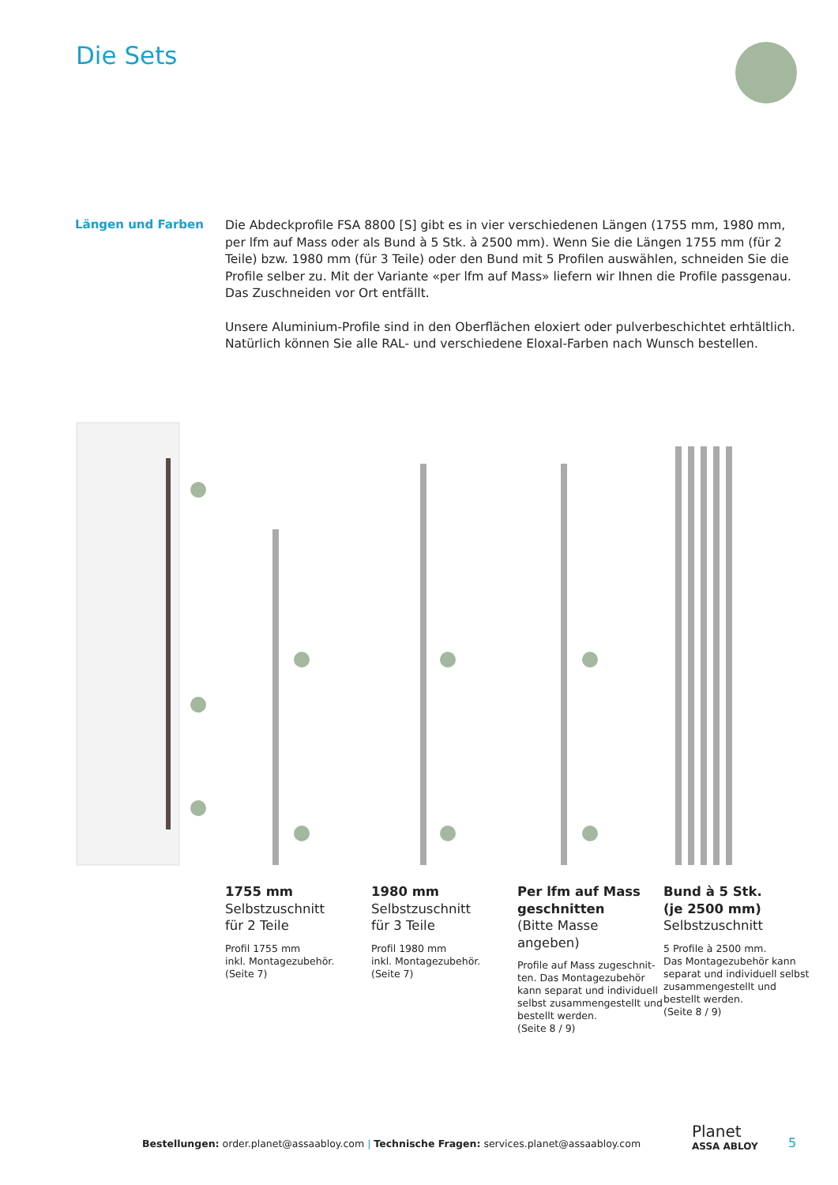Die Sets
Längen und Farben
Die Abdeckprofile FSA 8800 [S] gibt es in vier verschiedenen Längen (1755 mm, 1980 mm, per lfm auf Mass oder als Bund à 5 Stk. à 2500 mm). Wenn Sie die Längen 1755 mm (für 2 Teile) bzw. 1980 mm (für 3 Teile) oder den Bund mit 5 Profilen auswählen, schneiden Sie die Profile selber zu. Mit der Variante «per lfm auf Mass» liefern wir Ihnen die Profile passgenau. Das Zuschneiden vor Ort entfällt.
Unsere Aluminium-Profile sind in den Oberflächen eloxiert oder pulverbeschichtet erhtältlich. Natürlich können Sie alle RAL- und verschiedene Eloxal-Farben nach Wunsch bestellen.
1755 mm
Selbstzuschnitt
für 2 Teile
Profil 1755 mm
inkl. Montagezubehör.
(Seite 7)
1980 mm
Selbstzuschnitt
für 3 Teile
Profil 1980 mm
inkl. Montagezubehör.
(Seite 7)
Per lfm auf Mass geschnitten
(Bitte Masse angeben)
Profile auf Mass zugeschnit-ten. Das Montagezubehör kann separat und individuell selbst zusammengestellt und bestellt werden.
(Seite 8 / 9)
Bund à 5 Stk.
(je 2500 mm)
Selbstzuschnitt
5 Profile à 2500 mm.
Das Montagezubehör kann separat und individuell selbst zusammengestellt und bestellt werden.
(Seite 8 / 9)
Bestellungen: order.planet@assaabloy.com | Technische Fragen: services.planet@assaabloy.com
Planet
ASSA ABLOY
5